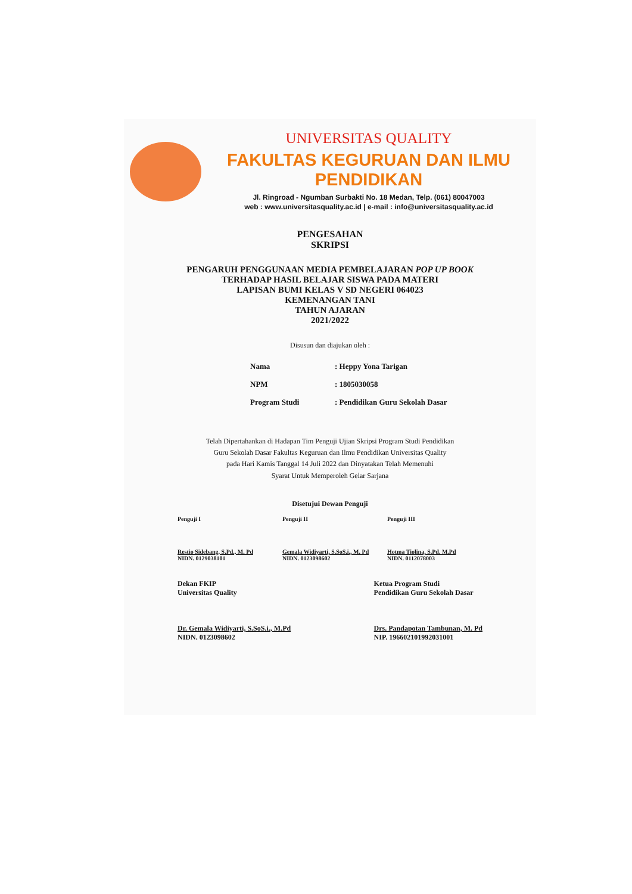UNIVERSITAS QUALITY
FAKULTAS KEGURUAN DAN ILMU PENDIDIKAN
Jl. Ringroad - Ngumban Surbakti No. 18 Medan, Telp. (061) 80047003
web : www.universitasquality.ac.id | e-mail : info@universitasquality.ac.id
PENGESAHAN
SKRIPSI
PENGARUH PENGGUNAAN MEDIA PEMBELAJARAN POP UP BOOK
TERHADAP HASIL BELAJAR SISWA PADA MATERI
LAPISAN BUMI KELAS V SD NEGERI 064023
KEMENANGAN TANI
TAHUN AJARAN
2021/2022
Disusun dan diajukan oleh :
| Nama | : Heppy Yona Tarigan |
| NPM | : 1805030058 |
| Program Studi | : Pendidikan Guru Sekolah Dasar |
Telah Dipertahankan di Hadapan Tim Penguji Ujian Skripsi Program Studi Pendidikan
Guru Sekolah Dasar Fakultas Keguruan dan Ilmu Pendidikan Universitas Quality
pada Hari Kamis Tanggal 14 Juli 2022 dan Dinyatakan Telah Memenuhi
Syarat Untuk Memperoleh Gelar Sarjana
Disetujui Dewan Penguji
Penguji I
Restio Sidebang, S.Pd., M. Pd
NIDN. 0129038101
Penguji II
Gemala Widiyarti, S.SoS.i., M. Pd
NIDN. 0123098602
Penguji III
Hotma Tiolina, S.Pd. M.Pd
NIDN. 0112078003
Dekan FKIP
Universitas Quality
Dr. Gemala Widiyarti, S.SoS.i., M.Pd
NIDN. 0123098602
Ketua Program Studi
Pendidikan Guru Sekolah Dasar
Drs. Pandapotan Tambunan, M. Pd
NIP. 196602101992031001